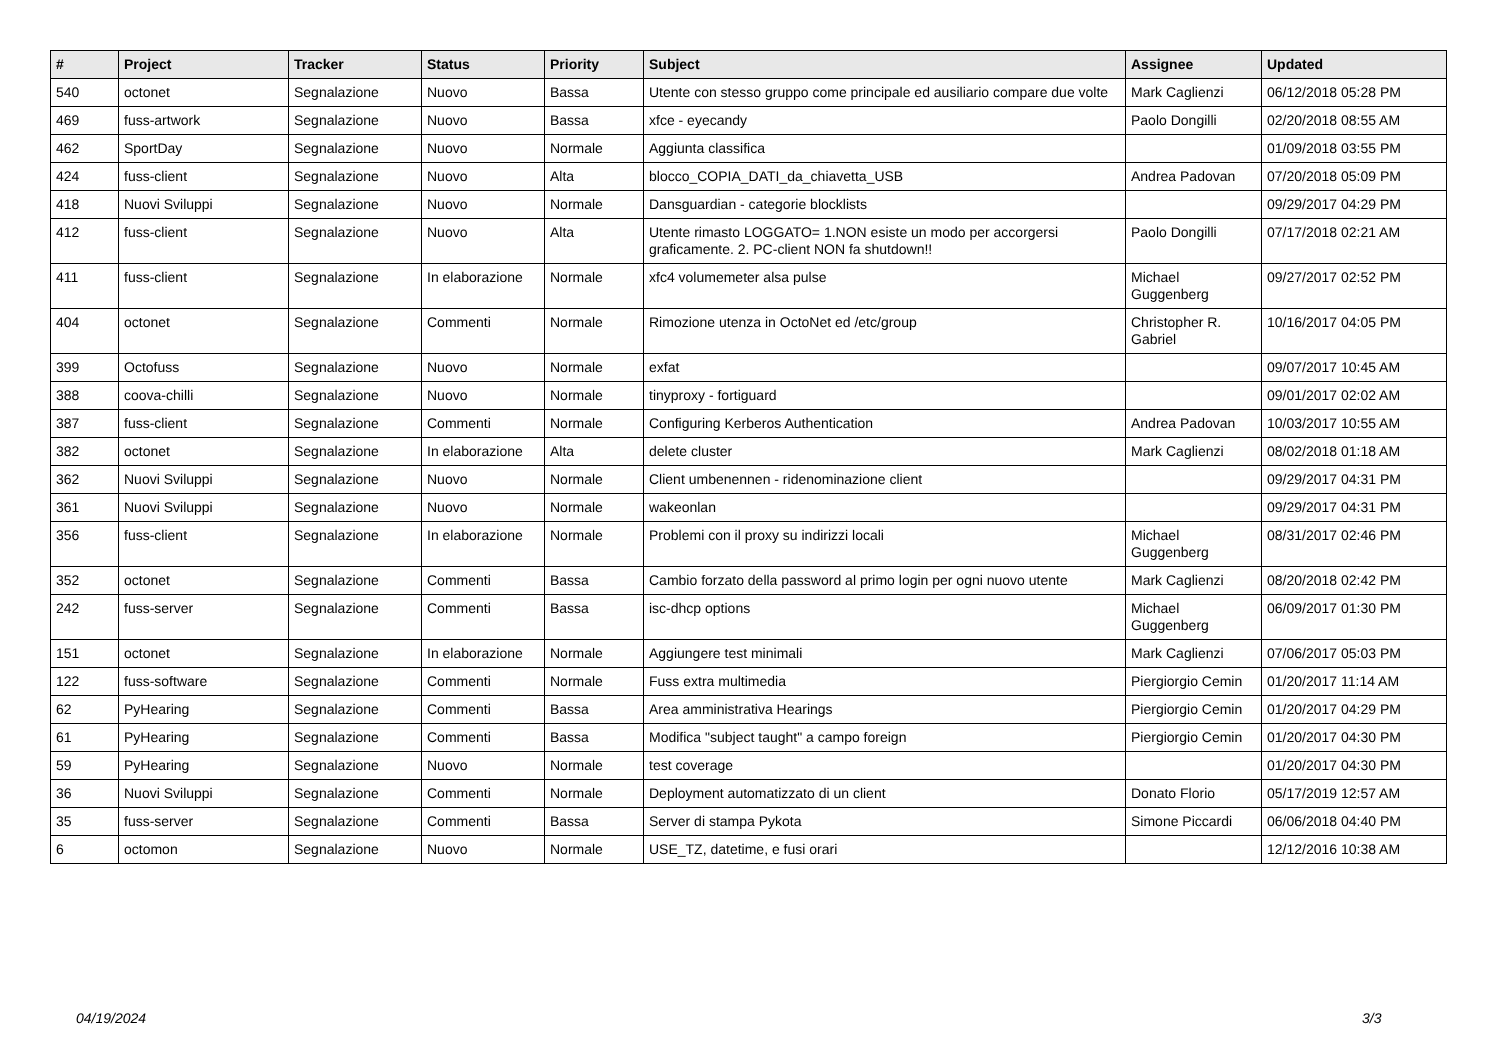| # | Project | Tracker | Status | Priority | Subject | Assignee | Updated |
| --- | --- | --- | --- | --- | --- | --- | --- |
| 540 | octonet | Segnalazione | Nuovo | Bassa | Utente con stesso gruppo come principale ed ausiliario compare due volte | Mark Caglienzi | 06/12/2018 05:28 PM |
| 469 | fuss-artwork | Segnalazione | Nuovo | Bassa | xfce - eyecandy | Paolo Dongilli | 02/20/2018 08:55 AM |
| 462 | SportDay | Segnalazione | Nuovo | Normale | Aggiunta classifica | | 01/09/2018 03:55 PM |
| 424 | fuss-client | Segnalazione | Nuovo | Alta | blocco_COPIA_DATI_da_chiavetta_USB | Andrea Padovan | 07/20/2018 05:09 PM |
| 418 | Nuovi Sviluppi | Segnalazione | Nuovo | Normale | Dansguardian - categorie blocklists | | 09/29/2017 04:29 PM |
| 412 | fuss-client | Segnalazione | Nuovo | Alta | Utente rimasto LOGGATO= 1.NON esiste un modo per accorgersi graficamente. 2. PC-client NON fa shutdown!! | Paolo Dongilli | 07/17/2018 02:21 AM |
| 411 | fuss-client | Segnalazione | In elaborazione | Normale | xfc4 volumemeter alsa pulse | Michael Guggenberg | 09/27/2017 02:52 PM |
| 404 | octonet | Segnalazione | Commenti | Normale | Rimozione utenza in OctoNet ed /etc/group | Christopher R. Gabriel | 10/16/2017 04:05 PM |
| 399 | Octofuss | Segnalazione | Nuovo | Normale | exfat | | 09/07/2017 10:45 AM |
| 388 | coova-chilli | Segnalazione | Nuovo | Normale | tinyproxy - fortiguard | | 09/01/2017 02:02 AM |
| 387 | fuss-client | Segnalazione | Commenti | Normale | Configuring Kerberos Authentication | Andrea Padovan | 10/03/2017 10:55 AM |
| 382 | octonet | Segnalazione | In elaborazione | Alta | delete cluster | Mark Caglienzi | 08/02/2018 01:18 AM |
| 362 | Nuovi Sviluppi | Segnalazione | Nuovo | Normale | Client umbenennen - ridenominazione client | | 09/29/2017 04:31 PM |
| 361 | Nuovi Sviluppi | Segnalazione | Nuovo | Normale | wakeonlan | | 09/29/2017 04:31 PM |
| 356 | fuss-client | Segnalazione | In elaborazione | Normale | Problemi con il proxy su indirizzi locali | Michael Guggenberg | 08/31/2017 02:46 PM |
| 352 | octonet | Segnalazione | Commenti | Bassa | Cambio forzato della password al primo login per ogni nuovo utente | Mark Caglienzi | 08/20/2018 02:42 PM |
| 242 | fuss-server | Segnalazione | Commenti | Bassa | isc-dhcp options | Michael Guggenberg | 06/09/2017 01:30 PM |
| 151 | octonet | Segnalazione | In elaborazione | Normale | Aggiungere test minimali | Mark Caglienzi | 07/06/2017 05:03 PM |
| 122 | fuss-software | Segnalazione | Commenti | Normale | Fuss extra multimedia | Piergiorgio Cemin | 01/20/2017 11:14 AM |
| 62 | PyHearing | Segnalazione | Commenti | Bassa | Area amministrativa Hearings | Piergiorgio Cemin | 01/20/2017 04:29 PM |
| 61 | PyHearing | Segnalazione | Commenti | Bassa | Modifica "subject taught" a campo foreign | Piergiorgio Cemin | 01/20/2017 04:30 PM |
| 59 | PyHearing | Segnalazione | Nuovo | Normale | test coverage | | 01/20/2017 04:30 PM |
| 36 | Nuovi Sviluppi | Segnalazione | Commenti | Normale | Deployment automatizzato di un client | Donato Florio | 05/17/2019 12:57 AM |
| 35 | fuss-server | Segnalazione | Commenti | Bassa | Server di stampa Pykota | Simone Piccardi | 06/06/2018 04:40 PM |
| 6 | octomon | Segnalazione | Nuovo | Normale | USE_TZ, datetime, e fusi orari | | 12/12/2016 10:38 AM |
04/19/2024 3/3